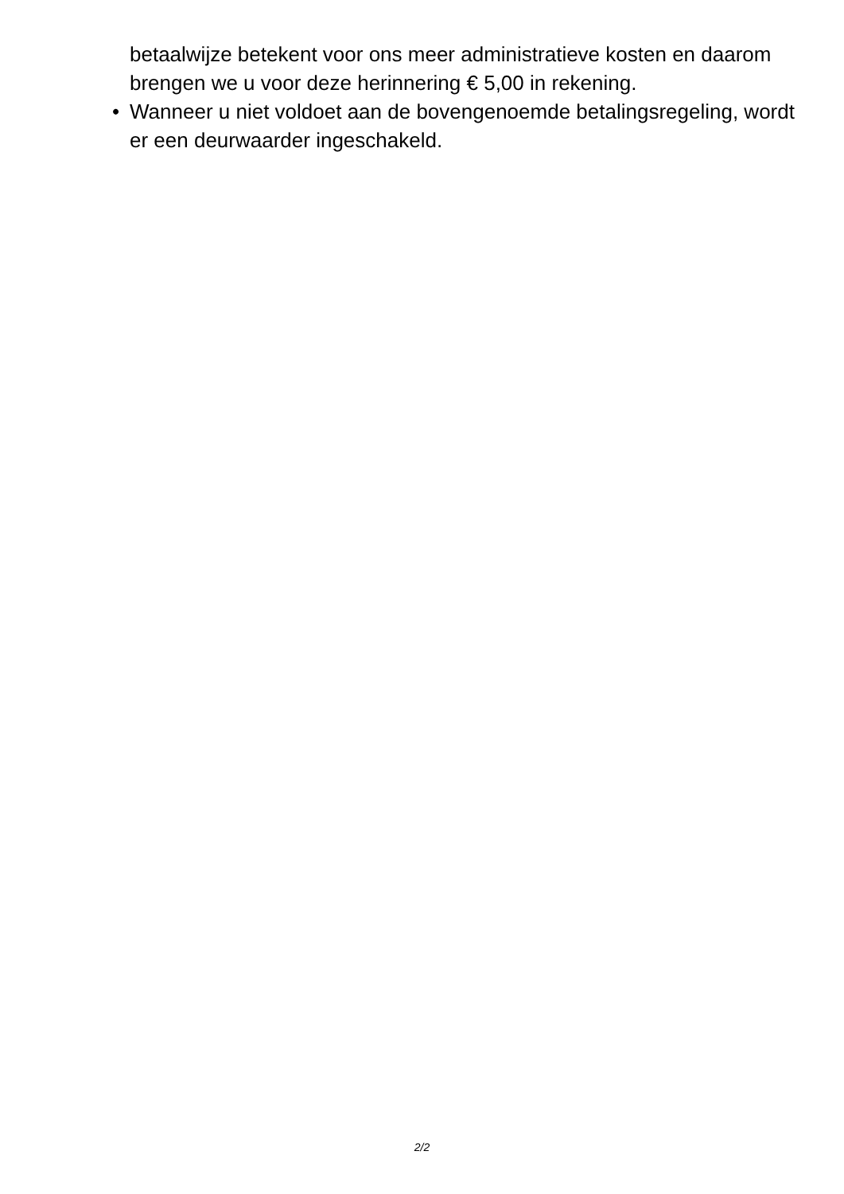betaalwijze betekent voor ons meer administratieve kosten en daarom brengen we u voor deze herinnering € 5,00 in rekening.
• Wanneer u niet voldoet aan de bovengenoemde betalingsregeling, wordt er een deurwaarder ingeschakeld.
2/2